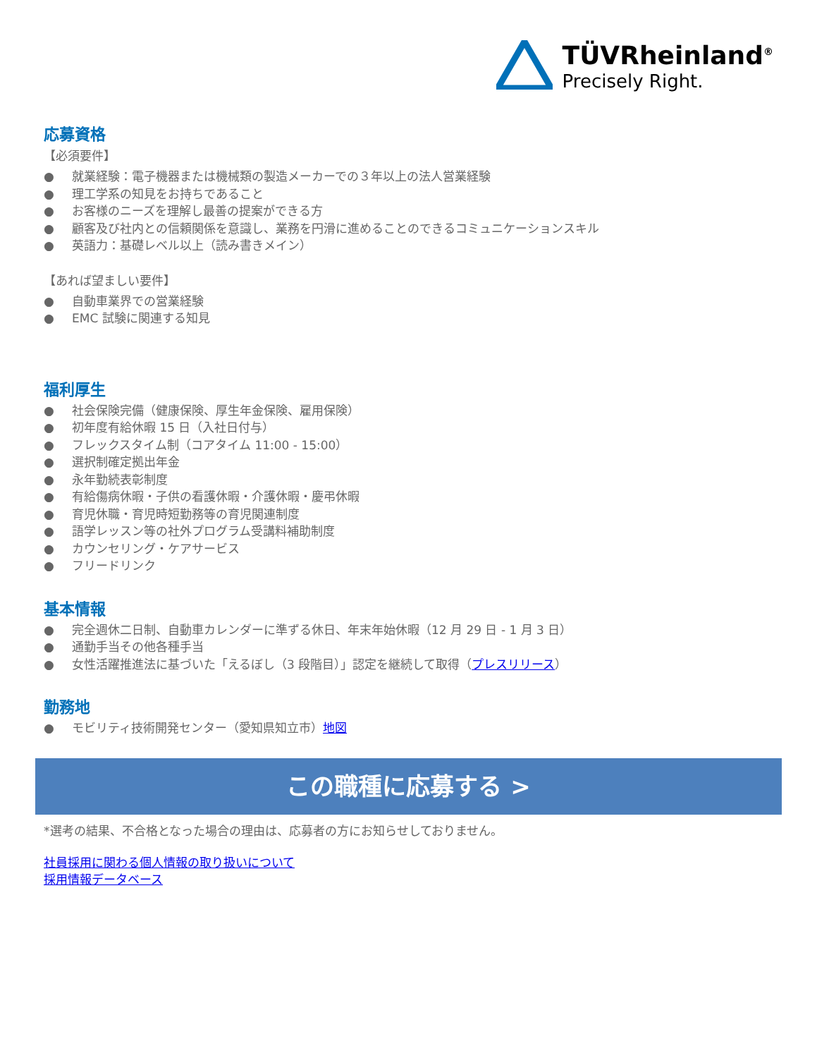TÜVRheinland<sup>®</sup>
Precisely Right.
応募資格
【必須要件】
● 就業経験：電子機器または機械類の製造メーカーでの３年以上の法人営業経験
● 理工学系の知見をお持ちであること
● お客様のニーズを理解し最善の提案ができる方
● 顧客及び社内との信頼関係を意識し、業務を円滑に進めることのできるコミュニケーションスキル
● 英語力：基礎レベル以上（読み書きメイン）
【あれば望ましい要件】
● 自動車業界での営業経験
● EMC 試験に関連する知見
福利厚生
● 社会保険完備（健康保険、厚生年金保険、雇用保険）
● 初年度有給休暇 15 日（入社日付与）
● フレックスタイム制（コアタイム 11:00 - 15:00）
● 選択制確定拠出年金
● 永年勤続表彰制度
● 有給傷病休暇・子供の看護休暇・介護休暇・慶弔休暇
● 育児休職・育児時短勤務等の育児関連制度
● 語学レッスン等の社外プログラム受講料補助制度
● カウンセリング・ケアサービス
● フリードリンク
基本情報
● 完全週休二日制、自動車カレンダーに準ずる休日、年末年始休暇（12 月 29 日 - 1 月 3 日）
● 通勤手当その他各種手当
● 女性活躍推進法に基づいた「えるぼし（3 段階目）」認定を継続して取得（プレスリリース）
勤務地
● モビリティ技術開発センター（愛知県知立市）地図
この職種に応募する >
*選考の結果、不合格となった場合の理由は、応募者の方にお知らせしておりません。
社員採用に関わる個人情報の取り扱いについて
採用情報データベース